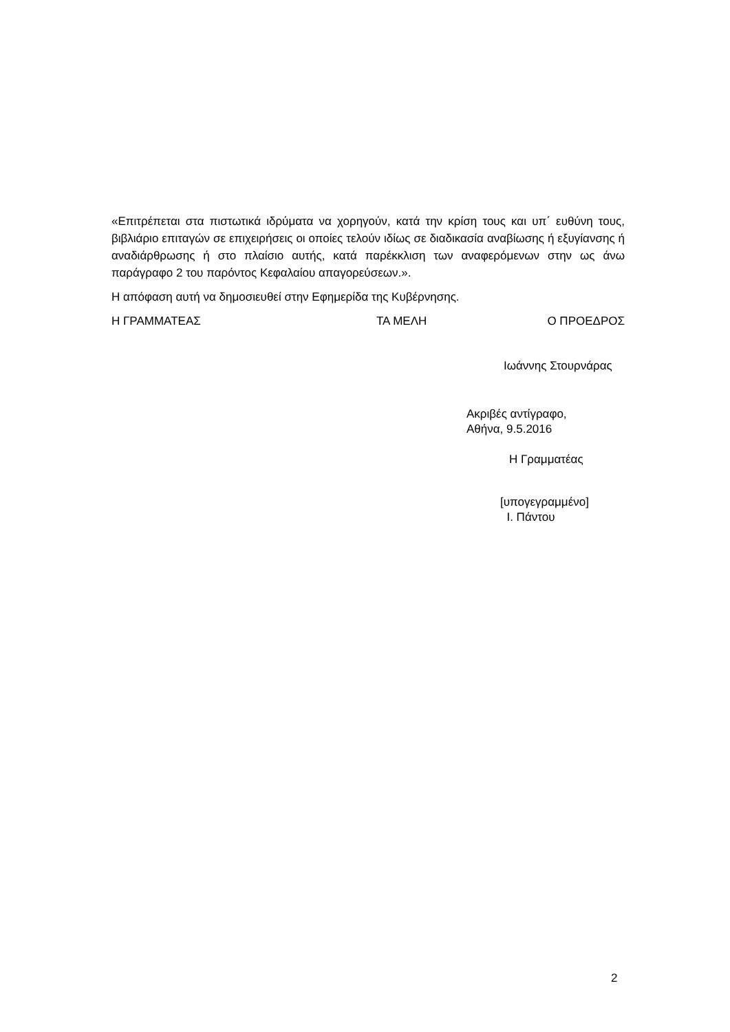«Επιτρέπεται στα πιστωτικά ιδρύματα να χορηγούν, κατά την κρίση τους και υπ΄ ευθύνη τους, βιβλιάριο επιταγών σε επιχειρήσεις οι οποίες τελούν ιδίως σε διαδικασία αναβίωσης ή εξυγίανσης ή αναδιάρθρωσης ή στο πλαίσιο αυτής, κατά παρέκκλιση των αναφερόμενων στην ως άνω παράγραφο 2 του παρόντος Κεφαλαίου απαγορεύσεων.».
Η απόφαση αυτή να δημοσιευθεί στην Εφημερίδα της Κυβέρνησης.
Η ΓΡΑΜΜΑΤΕΑΣ ΤΑ ΜΕΛΗ Ο ΠΡΟΕΔΡΟΣ
Ιωάννης Στουρνάρας
Ακριβές αντίγραφο,
Αθήνα, 9.5.2016
Η Γραμματέας
[υπογεγραμμένο]
Ι. Πάντου
2